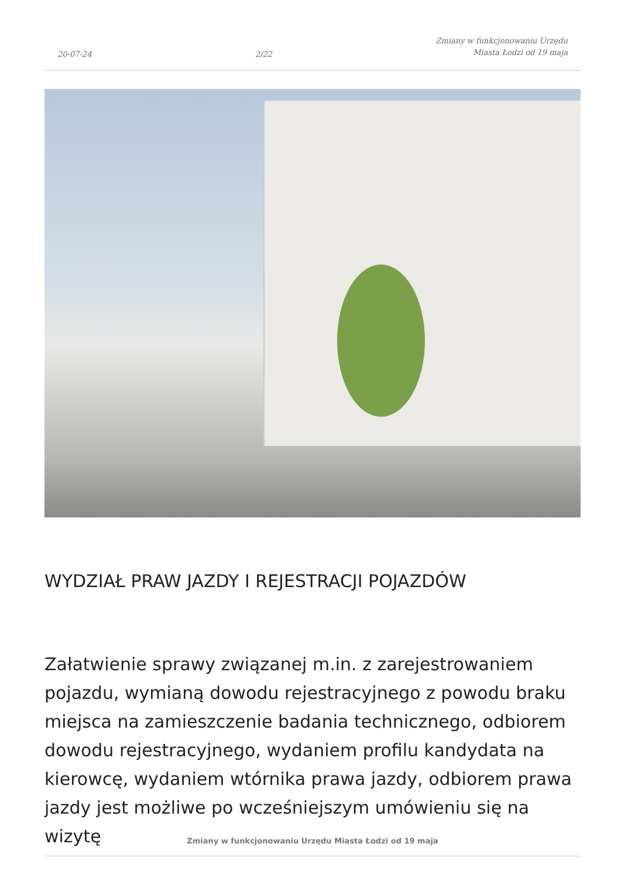20-07-24 2/22 Zmiany w funkcjonowaniu Urzędu
Miasta Łodzi od 19 maja
WYDZIAŁ PRAW JAZDY I REJESTRACJI POJAZDÓW
Załatwienie sprawy związanej m.in. z zarejestrowaniem pojazdu, wymianą dowodu rejestracyjnego z powodu braku miejsca na zamieszczenie badania technicznego, odbiorem dowodu rejestracyjnego, wydaniem profilu kandydata na kierowcę, wydaniem wtórnika prawa jazdy, odbiorem prawa jazdy jest możliwe po wcześniejszym umówieniu się na wizytę
Zmiany w funkcjonowaniu Urzędu Miasta Łodzi od 19 maja